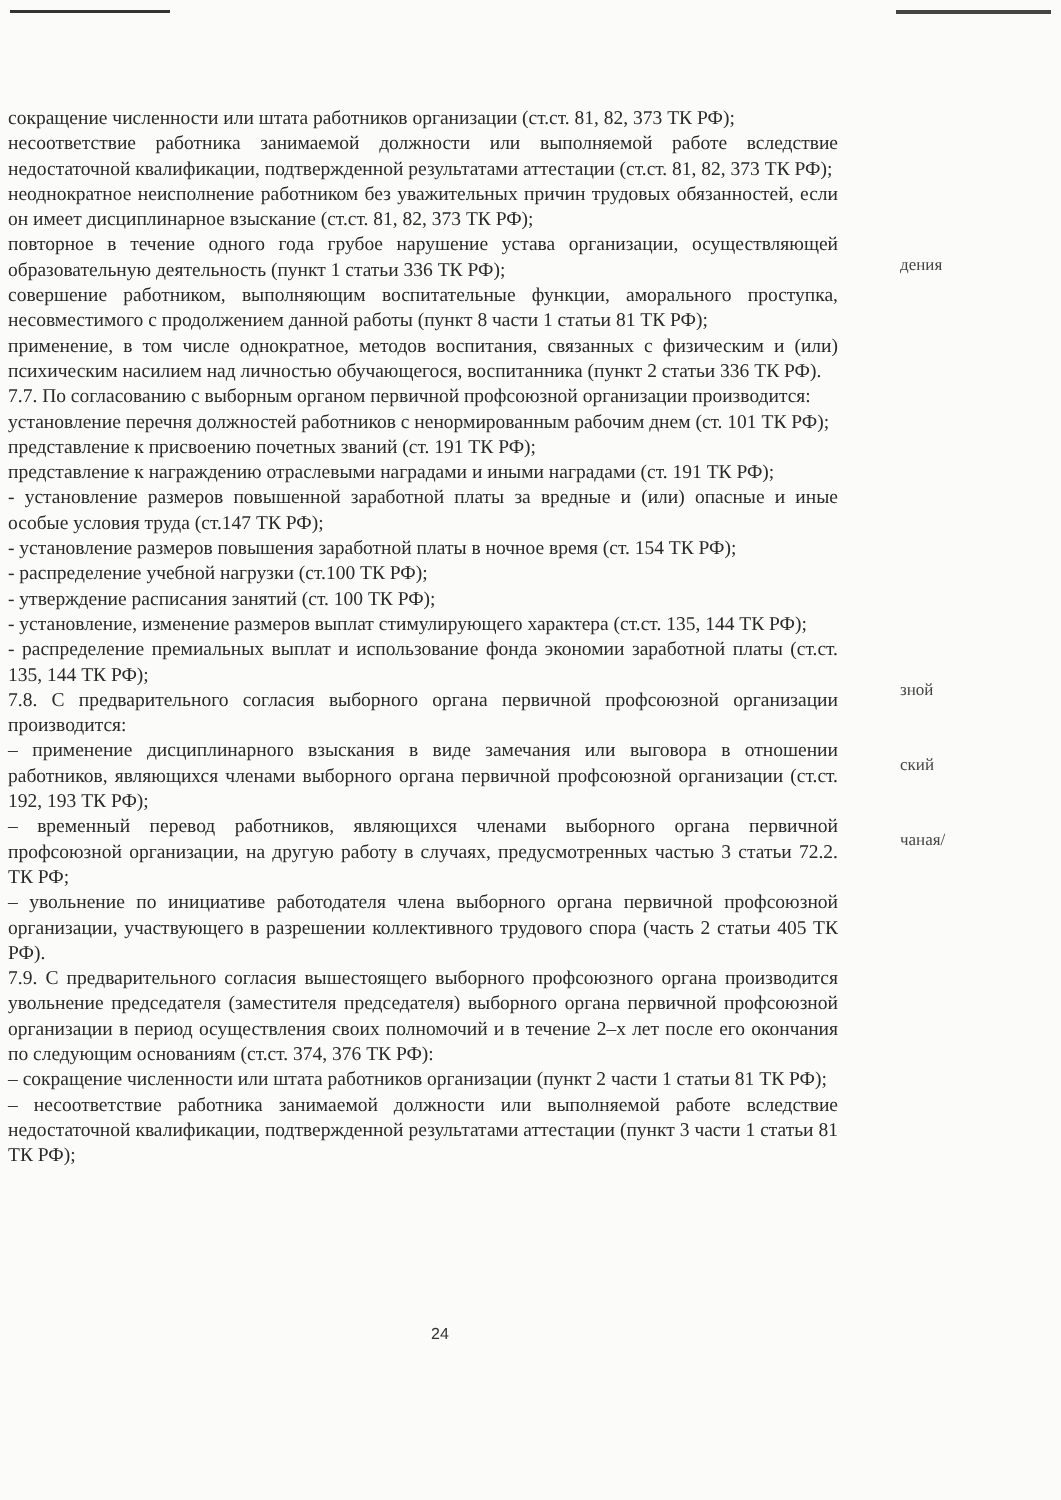сокращение численности или штата работников организации (ст.ст. 81, 82, 373 ТК РФ);
несоответствие работника занимаемой должности или выполняемой работе вследствие недостаточной квалификации, подтвержденной результатами аттестации (ст.ст. 81, 82, 373 ТК РФ);
неоднократное неисполнение работником без уважительных причин трудовых обязанностей, если он имеет дисциплинарное взыскание (ст.ст. 81, 82, 373 ТК РФ);
повторное в течение одного года грубое нарушение устава организации, осуществляющей образовательную деятельность (пункт 1 статьи 336 ТК РФ);
совершение работником, выполняющим воспитательные функции, аморального проступка, несовместимого с продолжением данной работы (пункт 8 части 1 статьи 81 ТК РФ);
применение, в том числе однократное, методов воспитания, связанных с физическим и (или) психическим насилием над личностью обучающегося, воспитанника (пункт 2 статьи 336 ТК РФ).
7.7. По согласованию с выборным органом первичной профсоюзной организации производится:
установление перечня должностей работников с ненормированным рабочим днем (ст. 101 ТК РФ);
представление к присвоению почетных званий (ст. 191 ТК РФ);
представление к награждению отраслевыми наградами и иными наградами (ст. 191 ТК РФ);
- установление размеров повышенной заработной платы за вредные и (или) опасные и иные особые условия труда (ст.147 ТК РФ);
- установление размеров повышения заработной платы в ночное время (ст. 154 ТК РФ);
- распределение учебной нагрузки (ст.100 ТК РФ);
- утверждение расписания занятий (ст. 100 ТК РФ);
- установление, изменение размеров выплат стимулирующего характера (ст.ст. 135, 144 ТК РФ);
- распределение премиальных выплат и использование фонда экономии заработной платы (ст.ст. 135, 144 ТК РФ);
7.8. С предварительного согласия выборного органа первичной профсоюзной организации производится:
– применение дисциплинарного взыскания в виде замечания или выговора в отношении работников, являющихся членами выборного органа первичной профсоюзной организации (ст.ст. 192, 193 ТК РФ);
– временный перевод работников, являющихся членами выборного органа первичной профсоюзной организации, на другую работу в случаях, предусмотренных частью 3 статьи 72.2. ТК РФ;
– увольнение по инициативе работодателя члена выборного органа первичной профсоюзной организации, участвующего в разрешении коллективного трудового спора (часть 2 статьи 405 ТК РФ).
7.9. С предварительного согласия вышестоящего выборного профсоюзного органа производится увольнение председателя (заместителя председателя) выборного органа первичной профсоюзной организации в период осуществления своих полномочий и в течение 2–х лет после его окончания по следующим основаниям (ст.ст. 374, 376 ТК РФ):
– сокращение численности или штата работников организации (пункт 2 части 1 статьи 81 ТК РФ);
– несоответствие работника занимаемой должности или выполняемой работе вследствие недостаточной квалификации, подтвержденной результатами аттестации (пункт 3 части 1 статьи 81 ТК РФ);
дения
зной
ский
чаная/
24